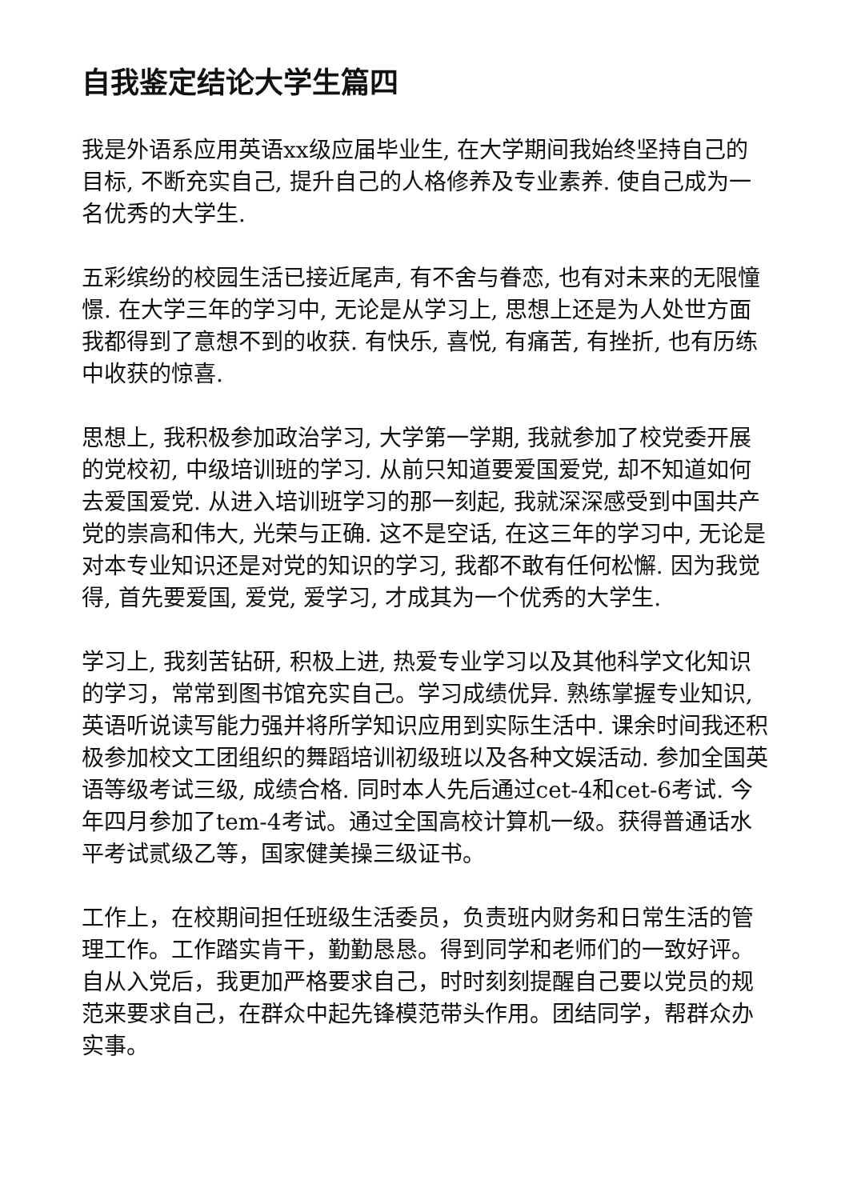自我鉴定结论大学生篇四
我是外语系应用英语xx级应届毕业生, 在大学期间我始终坚持自己的目标, 不断充实自己, 提升自己的人格修养及专业素养. 使自己成为一名优秀的大学生.
五彩缤纷的校园生活已接近尾声, 有不舍与眷恋, 也有对未来的无限憧憬. 在大学三年的学习中, 无论是从学习上, 思想上还是为人处世方面我都得到了意想不到的收获. 有快乐, 喜悦, 有痛苦, 有挫折, 也有历练中收获的惊喜.
思想上, 我积极参加政治学习, 大学第一学期, 我就参加了校党委开展的党校初, 中级培训班的学习. 从前只知道要爱国爱党, 却不知道如何去爱国爱党. 从进入培训班学习的那一刻起, 我就深深感受到中国共产党的崇高和伟大, 光荣与正确. 这不是空话, 在这三年的学习中, 无论是对本专业知识还是对党的知识的学习, 我都不敢有任何松懈. 因为我觉得, 首先要爱国, 爱党, 爱学习, 才成其为一个优秀的大学生.
学习上, 我刻苦钻研, 积极上进, 热爱专业学习以及其他科学文化知识的学习，常常到图书馆充实自己。学习成绩优异. 熟练掌握专业知识, 英语听说读写能力强并将所学知识应用到实际生活中. 课余时间我还积极参加校文工团组织的舞蹈培训初级班以及各种文娱活动. 参加全国英语等级考试三级, 成绩合格. 同时本人先后通过cet-4和cet-6考试. 今年四月参加了tem-4考试。通过全国高校计算机一级。获得普通话水平考试贰级乙等，国家健美操三级证书。
工作上，在校期间担任班级生活委员，负责班内财务和日常生活的管理工作。工作踏实肯干，勤勤恳恳。得到同学和老师们的一致好评。自从入党后，我更加严格要求自己，时时刻刻提醒自己要以党员的规范来要求自己，在群众中起先锋模范带头作用。团结同学，帮群众办实事。